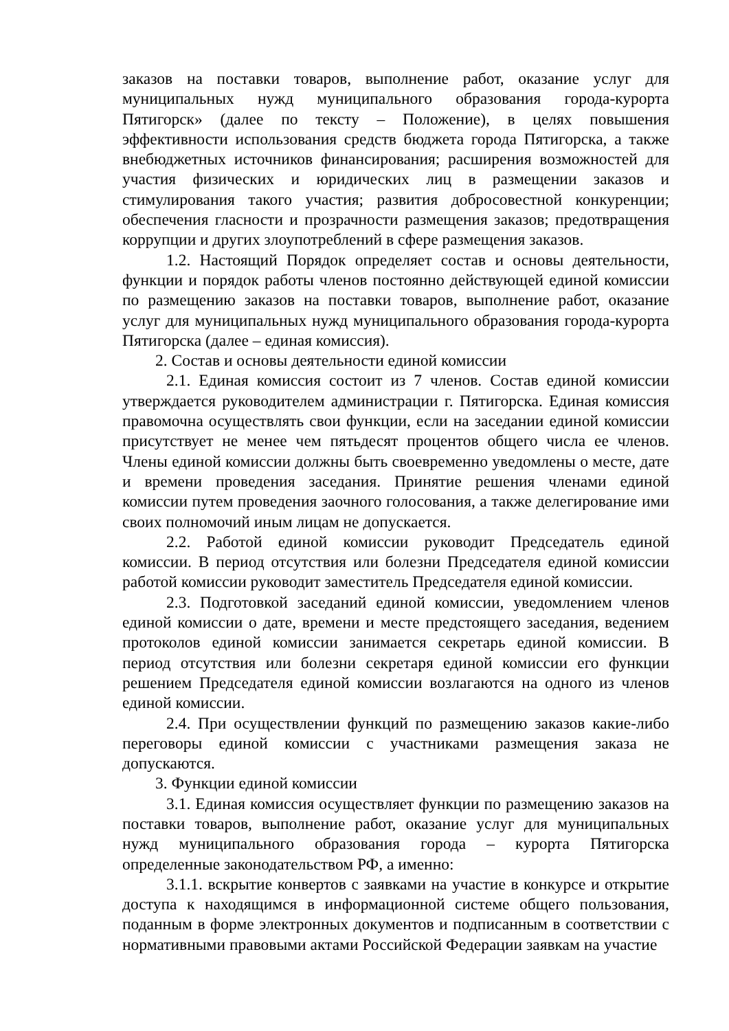заказов на поставки товаров, выполнение работ, оказание услуг для муниципальных нужд муниципального образования города-курорта Пятигорск» (далее по тексту – Положение), в целях повышения эффективности использования средств бюджета города Пятигорска, а также внебюджетных источников финансирования; расширения возможностей для участия физических и юридических лиц в размещении заказов и стимулирования такого участия; развития добросовестной конкуренции; обеспечения гласности и прозрачности размещения заказов; предотвращения коррупции и других злоупотреблений в сфере размещения заказов.
1.2. Настоящий Порядок определяет состав и основы деятельности, функции и порядок работы членов постоянно действующей единой комиссии по размещению заказов на поставки товаров, выполнение работ, оказание услуг для муниципальных нужд муниципального образования города-курорта Пятигорска (далее – единая комиссия).
2. Состав и основы деятельности единой комиссии
2.1. Единая комиссия состоит из 7 членов. Состав единой комиссии утверждается руководителем администрации г. Пятигорска. Единая комиссия правомочна осуществлять свои функции, если на заседании единой комиссии присутствует не менее чем пятьдесят процентов общего числа ее членов. Члены единой комиссии должны быть своевременно уведомлены о месте, дате и времени проведения заседания. Принятие решения членами единой комиссии путем проведения заочного голосования, а также делегирование ими своих полномочий иным лицам не допускается.
2.2. Работой единой комиссии руководит Председатель единой комиссии. В период отсутствия или болезни Председателя единой комиссии работой комиссии руководит заместитель Председателя единой комиссии.
2.3. Подготовкой заседаний единой комиссии, уведомлением членов единой комиссии о дате, времени и месте предстоящего заседания, ведением протоколов единой комиссии занимается секретарь единой комиссии. В период отсутствия или болезни секретаря единой комиссии его функции решением Председателя единой комиссии возлагаются на одного из членов единой комиссии.
2.4. При осуществлении функций по размещению заказов какие-либо переговоры единой комиссии с участниками размещения заказа не допускаются.
3. Функции единой комиссии
3.1. Единая комиссия осуществляет функции по размещению заказов на поставки товаров, выполнение работ, оказание услуг для муниципальных нужд муниципального образования города – курорта Пятигорска определенные законодательством РФ, а именно:
3.1.1. вскрытие конвертов с заявками на участие в конкурсе и открытие доступа к находящимся в информационной системе общего пользования, поданным в форме электронных документов и подписанным в соответствии с нормативными правовыми актами Российской Федерации заявкам на участие